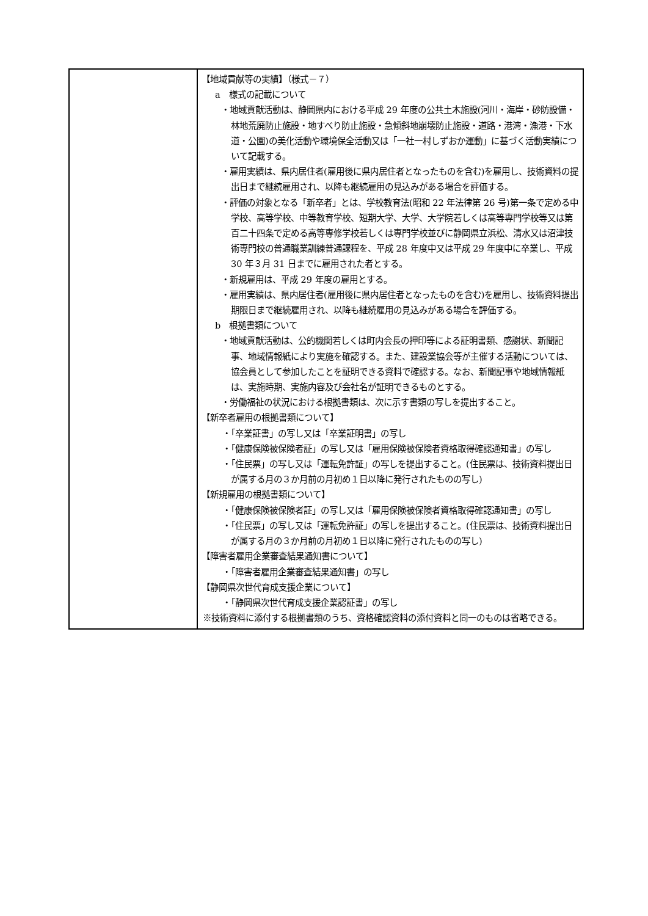| | 【地域貢献等の実績】（様式－７） a 様式の記載について ・地域貢献活動は、静岡県内における平成 29 年度の公共土木施設(河川・海岸・砂防設備・林地荒廃防止施設・地すべり防止施設・急傾斜地崩壊防止施設・道路・港湾・漁港・下水道・公園)の美化活動や環境保全活動又は「一社一村しずおか運動」に基づく活動実績について記載する。 ・雇用実績は、県内居住者(雇用後に県内居住者となったものを含む)を雇用し、技術資料の提出日まで継続雇用され、以降も継続雇用の見込みがある場合を評価する。 ・評価の対象となる「新卒者」とは、学校教育法(昭和 22 年法律第 26 号)第一条で定める中学校、高等学校、中等教育学校、短期大学、大学、大学院若しくは高等専門学校等又は第百二十四条で定める高等専修学校若しくは専門学校並びに静岡県立浜松、清水又は沼津技術専門校の普通職業訓練普通課程を、平成 28 年度中又は平成 29 年度中に卒業し、平成 30 年３月 31 日までに雇用された者とする。 ・新規雇用は、平成 29 年度の雇用とする。 ・雇用実績は、県内居住者(雇用後に県内居住者となったものを含む)を雇用し、技術資料提出期限日まで継続雇用され、以降も継続雇用の見込みがある場合を評価する。 b 根拠書類について ・地域貢献活動は、公的機関若しくは町内会長の押印等による証明書類、感謝状、新聞記事、地域情報紙により実施を確認する。また、建設業協会等が主催する活動については、協会員として参加したことを証明できる資料で確認する。なお、新聞記事や地域情報紙は、実施時期、実施内容及び会社名が証明できるものとする。 ・労働福祉の状況における根拠書類は、次に示す書類の写しを提出すること。 【新卒者雇用の根拠書類について】 ・「卒業証書」の写し又は「卒業証明書」の写し ・「健康保険被保険者証」の写し又は「雇用保険被保険者資格取得確認通知書」の写し ・「住民票」の写し又は「運転免許証」の写しを提出すること。(住民票は、技術資料提出日が属する月の３か月前の月初め１日以降に発行されたものの写し) 【新規雇用の根拠書類について】 ・「健康保険被保険者証」の写し又は「雇用保険被保険者資格取得確認通知書」の写し ・「住民票」の写し又は「運転免許証」の写しを提出すること。(住民票は、技術資料提出日が属する月の３か月前の月初め１日以降に発行されたものの写し) 【障害者雇用企業審査結果通知書について】 ・「障害者雇用企業審査結果通知書」の写し 【静岡県次世代育成支援企業について】 ・「静岡県次世代育成支援企業認証書」の写し ※技術資料に添付する根拠書類のうち、資格確認資料の添付資料と同一のものは省略できる。 |